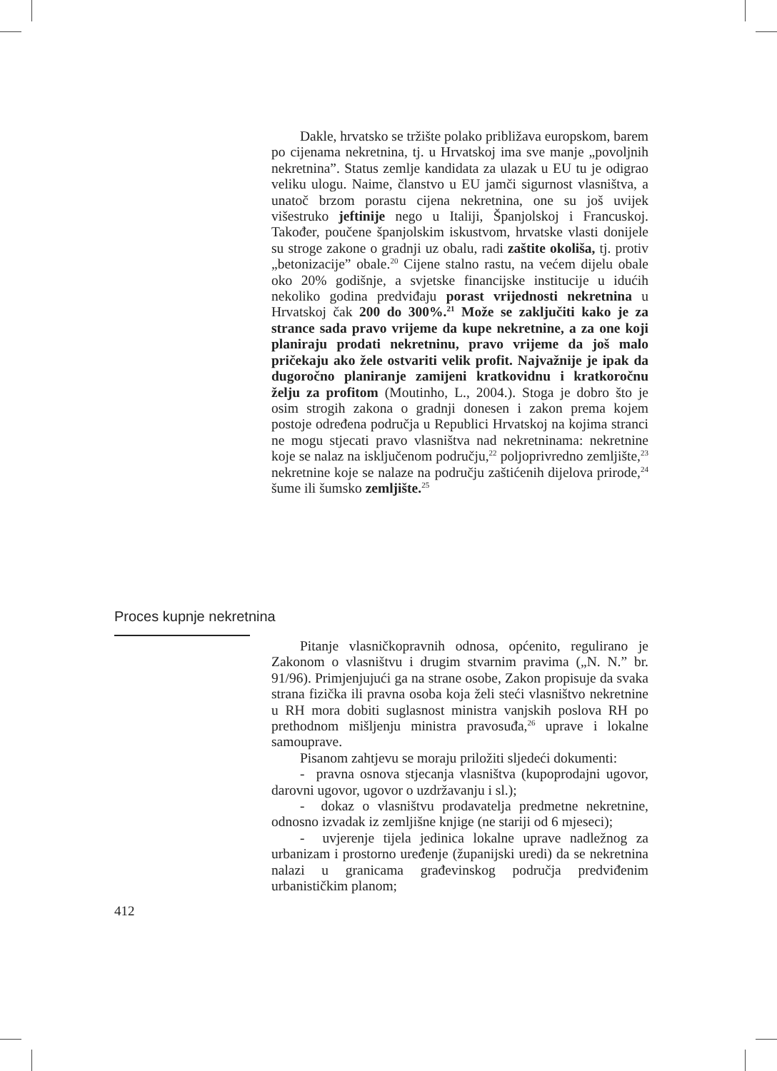Dakle, hrvatsko se tržište polako približava europskom, barem po cijenama nekretnina, tj. u Hrvatskoj ima sve manje „povoljnih nekretnina”. Status zemlje kandidata za ulazak u EU tu je odigrao veliku ulogu. Naime, članstvo u EU jamči sigurnost vlasništva, a unatoč brzom porastu cijena nekretnina, one su još uvijek višestruko jeftinije nego u Italiji, Španjolskoj i Francuskoj. Također, poučene španjolskim iskustvom, hrvatske vlasti donijele su stroge zakone o gradnji uz obalu, radi zaštite okoliša, tj. protiv „betonizacije” obale.<sup>20</sup> Cijene stalno rastu, na većem dijelu obale oko 20% godišnje, a svjetske financijske institucije u idućih nekoliko godina predviđaju porast vrijednosti nekretnina u Hrvatskoj čak 200 do 300%.<sup>21</sup> Može se zaključiti kako je za strance sada pravo vrijeme da kupe nekretnine, a za one koji planiraju prodati nekretninu, pravo vrijeme da još malo pričekaju ako žele ostvariti velik profit. Najvažnije je ipak da dugoročno planiranje zamijeni kratkovidnu i kratkoročnu želju za profitom (Moutinho, L., 2004.). Stoga je dobro što je osim strogih zakona o gradnji donesen i zakon prema kojem postoje određena područja u Republici Hrvatskoj na kojima stranci ne mogu stjecati pravo vlasništva nad nekretninama: nekretnine koje se nalaz na isključenom području,<sup>22</sup> poljoprivredno zemljište,<sup>23</sup> nekretnine koje se nalaze na području zaštićenih dijelova prirode,<sup>24</sup> šume ili šumsko zemljište.<sup>25</sup>
Proces kupnje nekretnina
Pitanje vlasničkopravnih odnosa, općenito, regulirano je Zakonom o vlasništvu i drugim stvarnim pravima („N. N.” br. 91/96). Primjenjujući ga na strane osobe, Zakon propisuje da svaka strana fizička ili pravna osoba koja želi steći vlasništvo nekretnine u RH mora dobiti suglasnost ministra vanjskih poslova RH po prethodnom mišljenju ministra pravosuđa,<sup>26</sup> uprave i lokalne samouprave.
Pisanom zahtjevu se moraju priložiti sljedeći dokumenti:
- pravna osnova stjecanja vlasništva (kupoprodajni ugovor, darovni ugovor, ugovor o uzdržavanju i sl.);
- dokaz o vlasništvu prodavatelja predmetne nekretnine, odnosno izvadak iz zemljišne knjige (ne stariji od 6 mjeseci);
- uvjerenje tijela jedinica lokalne uprave nadležnog za urbanizam i prostorno uređenje (županijski uredi) da se nekretnina nalazi u granicama građevinskog područja predviđenim urbanističkim planom;
412